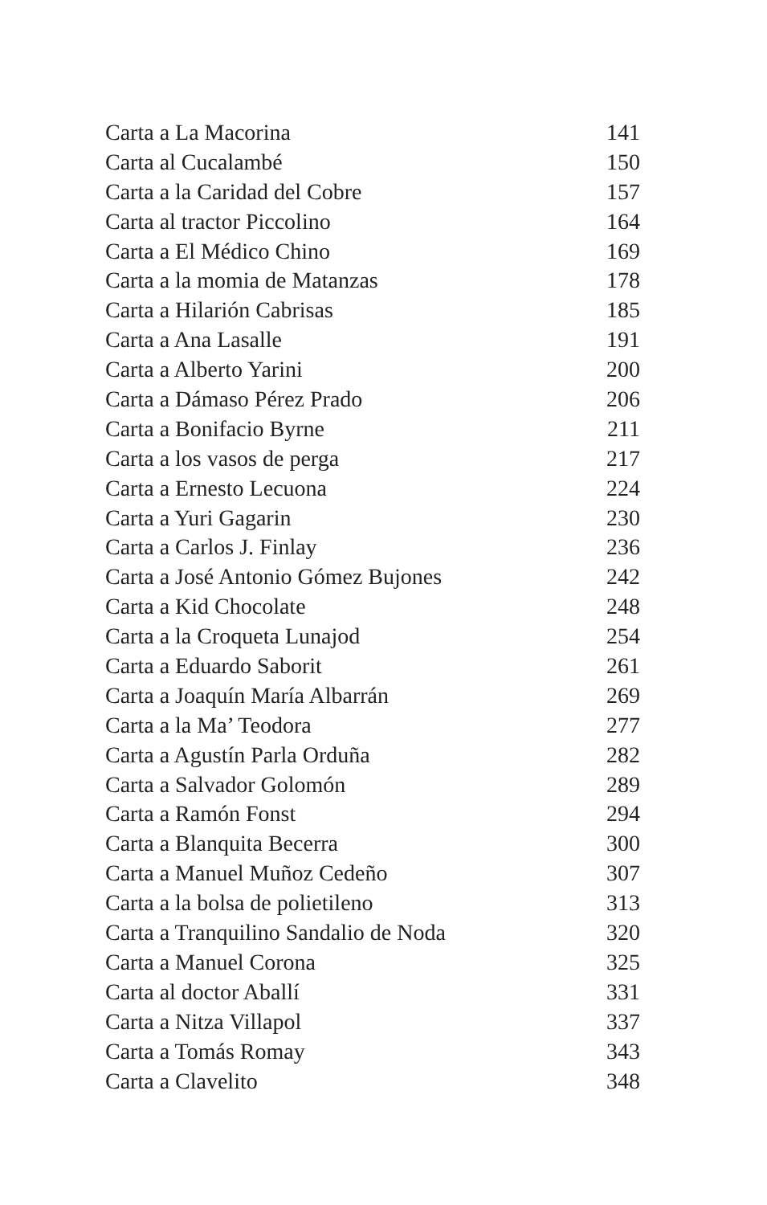Carta a La Macorina 141
Carta al Cucalambé 150
Carta a la Caridad del Cobre 157
Carta al tractor Piccolino 164
Carta a El Médico Chino 169
Carta a la momia de Matanzas 178
Carta a Hilarión Cabrisas 185
Carta a Ana Lasalle 191
Carta a Alberto Yarini 200
Carta a Dámaso Pérez Prado 206
Carta a Bonifacio Byrne 211
Carta a los vasos de perga 217
Carta a Ernesto Lecuona 224
Carta a Yuri Gagarin 230
Carta a Carlos J. Finlay 236
Carta a José Antonio Gómez Bujones 242
Carta a Kid Chocolate 248
Carta a la Croqueta Lunajod 254
Carta a Eduardo Saborit 261
Carta a Joaquín María Albarrán 269
Carta a la Ma’ Teodora 277
Carta a Agustín Parla Orduña 282
Carta a Salvador Golomón 289
Carta a Ramón Fonst 294
Carta a Blanquita Becerra 300
Carta a Manuel Muñoz Cedeño 307
Carta a la bolsa de polietileno 313
Carta a Tranquilino Sandalio de Noda 320
Carta a Manuel Corona 325
Carta al doctor Aballí 331
Carta a Nitza Villapol 337
Carta a Tomás Romay 343
Carta a Clavelito 348